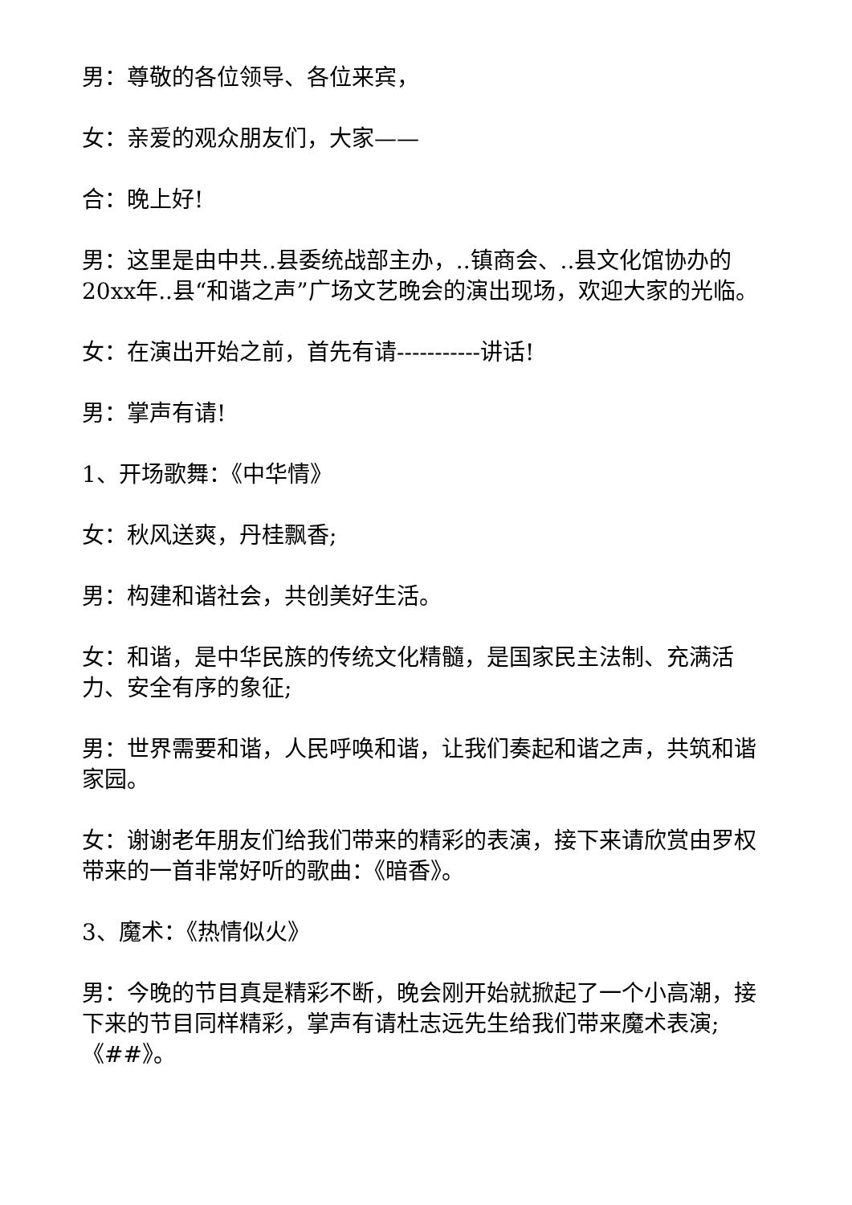男：尊敬的各位领导、各位来宾，
女：亲爱的观众朋友们，大家——
合：晚上好!
男：这里是由中共..县委统战部主办，..镇商会、..县文化馆协办的20xx年..县“和谐之声”广场文艺晚会的演出现场，欢迎大家的光临。
女：在演出开始之前，首先有请-----------讲话!
男：掌声有请!
1、开场歌舞：《中华情》
女：秋风送爽，丹桂飘香;
男：构建和谐社会，共创美好生活。
女：和谐，是中华民族的传统文化精髓，是国家民主法制、充满活力、安全有序的象征;
男：世界需要和谐，人民呼唤和谐，让我们奏起和谐之声，共筑和谐家园。
女：谢谢老年朋友们给我们带来的精彩的表演，接下来请欣赏由罗权带来的一首非常好听的歌曲：《暗香》。
3、魔术：《热情似火》
男：今晚的节目真是精彩不断，晚会刚开始就掀起了一个小高潮，接下来的节目同样精彩，掌声有请杜志远先生给我们带来魔术表演;《##》。